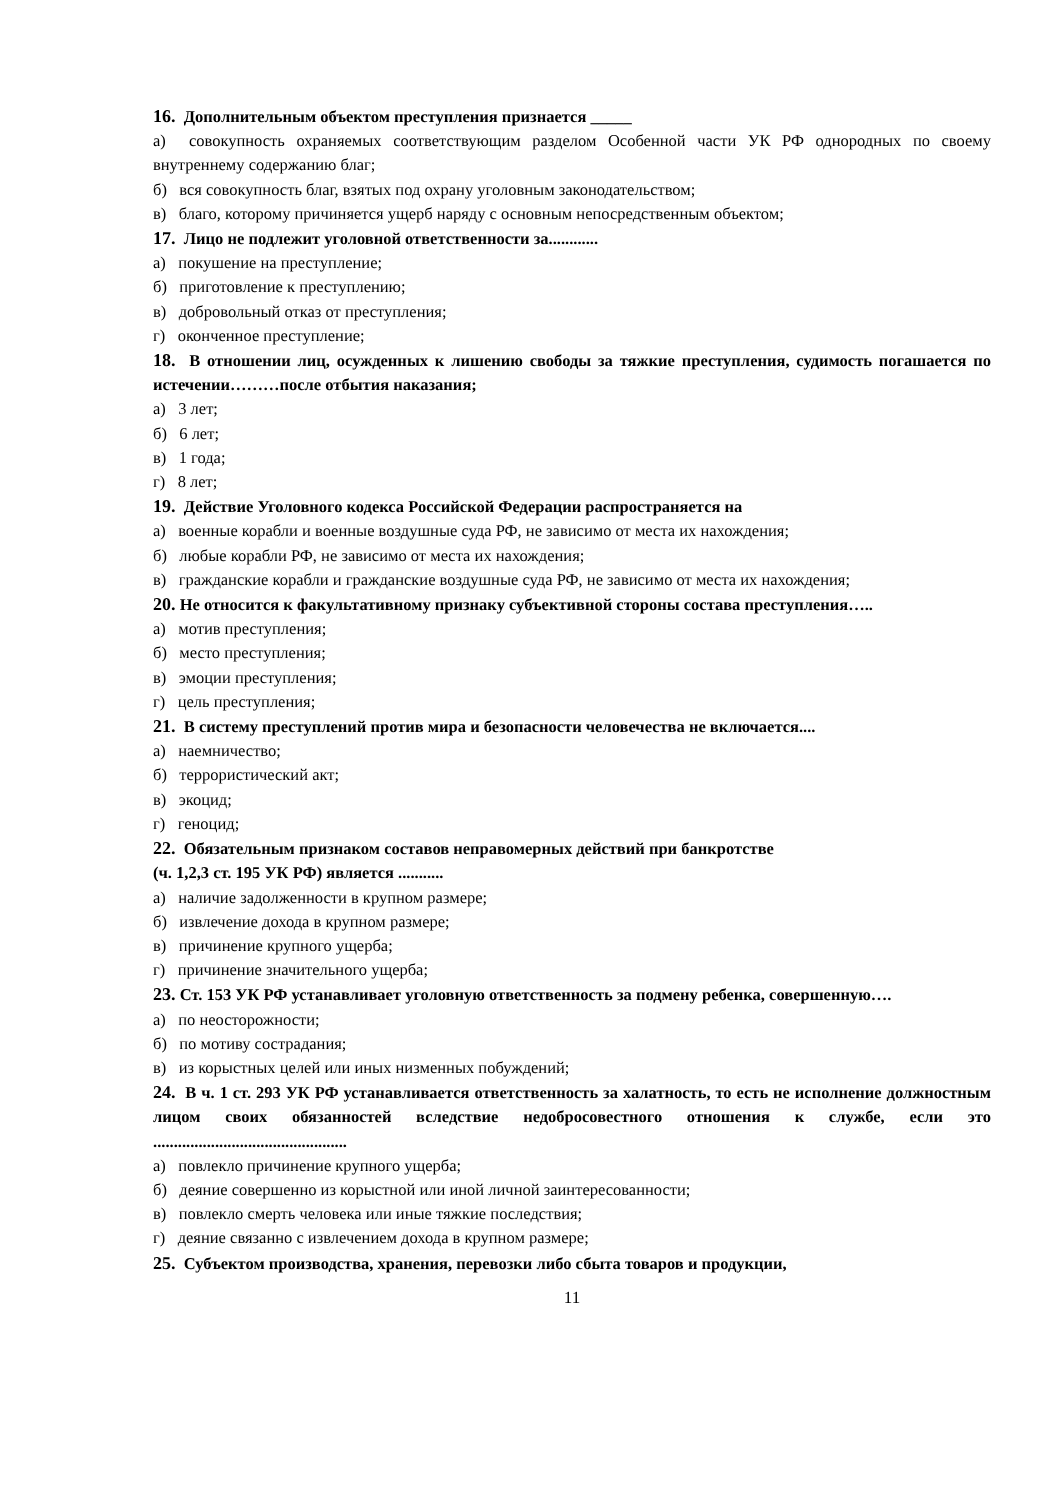16. Дополнительным объектом преступления признается _____
а) совокупность охраняемых соответствующим разделом Особенной части УК РФ однородных по своему внутреннему содержанию благ;
б) вся совокупность благ, взятых под охрану уголовным законодательством;
в) благо, которому причиняется ущерб наряду с основным непосредственным объектом;
17. Лицо не подлежит уголовной ответственности за............
а) покушение на преступление;
б) приготовление к преступлению;
в) добровольный отказ от преступления;
г) оконченное преступление;
18. В отношении лиц, осужденных к лишению свободы за тяжкие преступления, судимость погашается по истечении………после отбытия наказания;
а) 3 лет;
б) 6 лет;
в) 1 года;
г) 8 лет;
19. Действие Уголовного кодекса Российской Федерации распространяется на
а) военные корабли и военные воздушные суда РФ, не зависимо от места их нахождения;
б) любые корабли РФ, не зависимо от места их нахождения;
в) гражданские корабли и гражданские воздушные суда РФ, не зависимо от места их нахождения;
20. Не относится к факультативному признаку субъективной стороны состава преступления…..
а) мотив преступления;
б) место преступления;
в) эмоции преступления;
г) цель преступления;
21. В систему преступлений против мира и безопасности человечества не включается....
а) наемничество;
б) террористический акт;
в) экоцид;
г) геноцид;
22. Обязательным признаком составов неправомерных действий при банкротстве
(ч. 1,2,3 ст. 195 УК РФ) является ...........
а) наличие задолженности в крупном размере;
б) извлечение дохода в крупном размере;
в) причинение крупного ущерба;
г) причинение значительного ущерба;
23. Ст. 153 УК РФ устанавливает уголовную ответственность за подмену ребенка, совершенную….
а) по неосторожности;
б) по мотиву сострадания;
в) из корыстных целей или иных низменных побуждений;
24. В ч. 1 ст. 293 УК РФ устанавливается ответственность за халатность, то есть не исполнение должностным лицом своих обязанностей вследствие недобросовестного отношения к службе, если это ...............................................
а) повлекло причинение крупного ущерба;
б) деяние совершенно из корыстной или иной личной заинтересованности;
в) повлекло смерть человека или иные тяжкие последствия;
г) деяние связанно с извлечением дохода в крупном размере;
25. Субъектом производства, хранения, перевозки либо сбыта товаров и продукции,
11